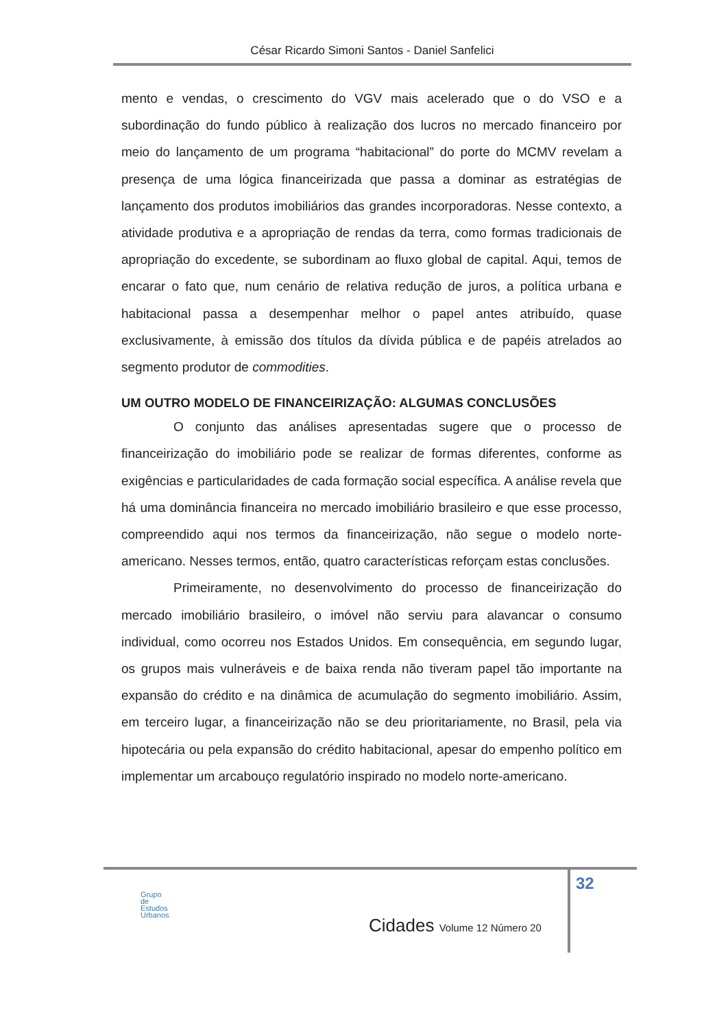César Ricardo Simoni Santos - Daniel Sanfelici
mento e vendas, o crescimento do VGV mais acelerado que o do VSO e a subordinação do fundo público à realização dos lucros no mercado financeiro por meio do lançamento de um programa “habitacional” do porte do MCMV revelam a presença de uma lógica financeirizada que passa a dominar as estratégias de lançamento dos produtos imobiliários das grandes incorporadoras. Nesse contexto, a atividade produtiva e a apropriação de rendas da terra, como formas tradicionais de apropriação do excedente, se subordinam ao fluxo global de capital. Aqui, temos de encarar o fato que, num cenário de relativa redução de juros, a política urbana e habitacional passa a desempenhar melhor o papel antes atribuído, quase exclusivamente, à emissão dos títulos da dívida pública e de papéis atrelados ao segmento produtor de commodities.
UM OUTRO MODELO DE FINANCEIRIZAÇÃO: ALGUMAS CONCLUSÕES
O conjunto das análises apresentadas sugere que o processo de financeirização do imobiliário pode se realizar de formas diferentes, conforme as exigências e particularidades de cada formação social específica. A análise revela que há uma dominância financeira no mercado imobiliário brasileiro e que esse processo, compreendido aqui nos termos da financeirização, não segue o modelo norte-americano. Nesses termos, então, quatro características reforçam estas conclusões.
Primeiramente, no desenvolvimento do processo de financeirização do mercado imobiliário brasileiro, o imóvel não serviu para alavancar o consumo individual, como ocorreu nos Estados Unidos. Em consequência, em segundo lugar, os grupos mais vulneráveis e de baixa renda não tiveram papel tão importante na expansão do crédito e na dinâmica de acumulação do segmento imobiliário. Assim, em terceiro lugar, a financeirização não se deu prioritariamente, no Brasil, pela via hipotecária ou pela expansão do crédito habitacional, apesar do empenho político em implementar um arcabouço regulatório inspirado no modelo norte-americano.
32
Grupo
de
Estudos
Urbanos
Cidades Volume 12 Número 20